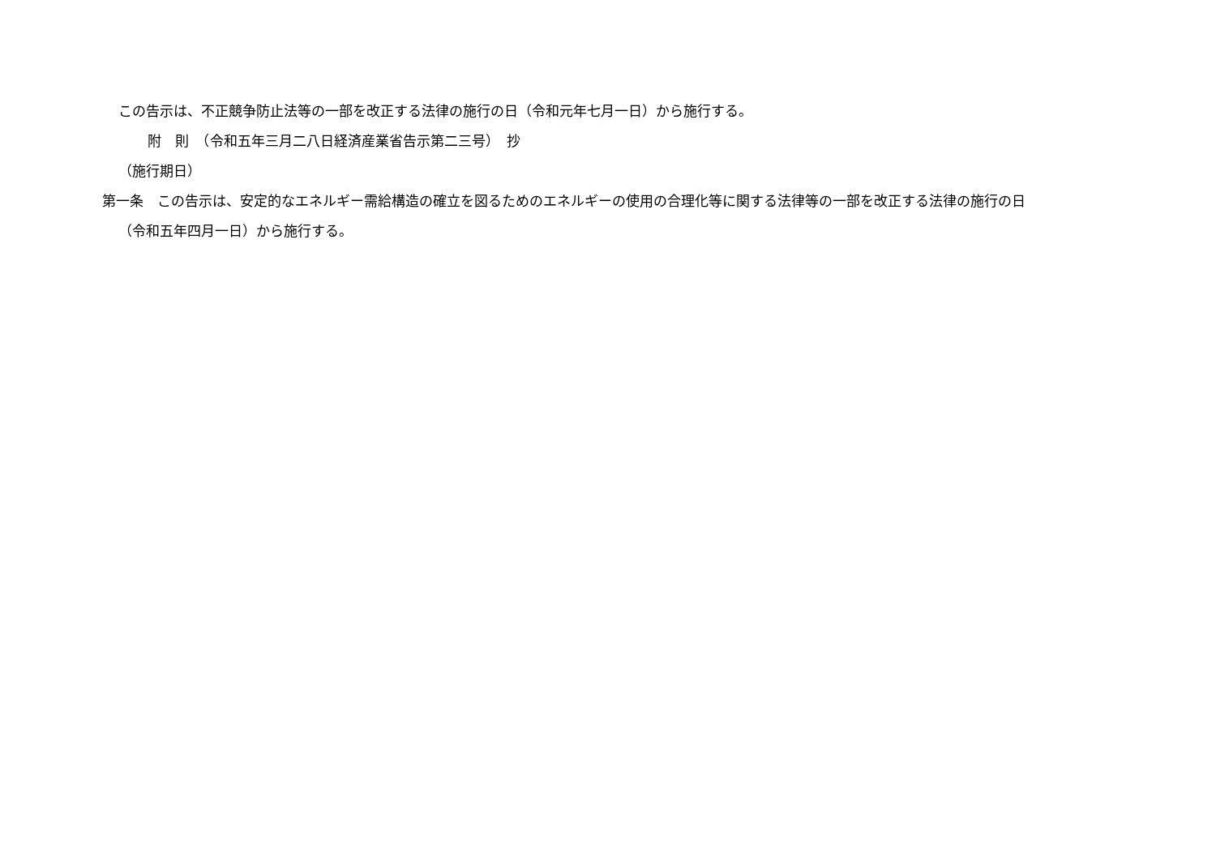この告示は、不正競争防止法等の一部を改正する法律の施行の日（令和元年七月一日）から施行する。
附　則　（令和五年三月二八日経済産業省告示第二三号）　抄
（施行期日）
第一条　この告示は、安定的なエネルギー需給構造の確立を図るためのエネルギーの使用の合理化等に関する法律等の一部を改正する法律の施行の日
（令和五年四月一日）から施行する。